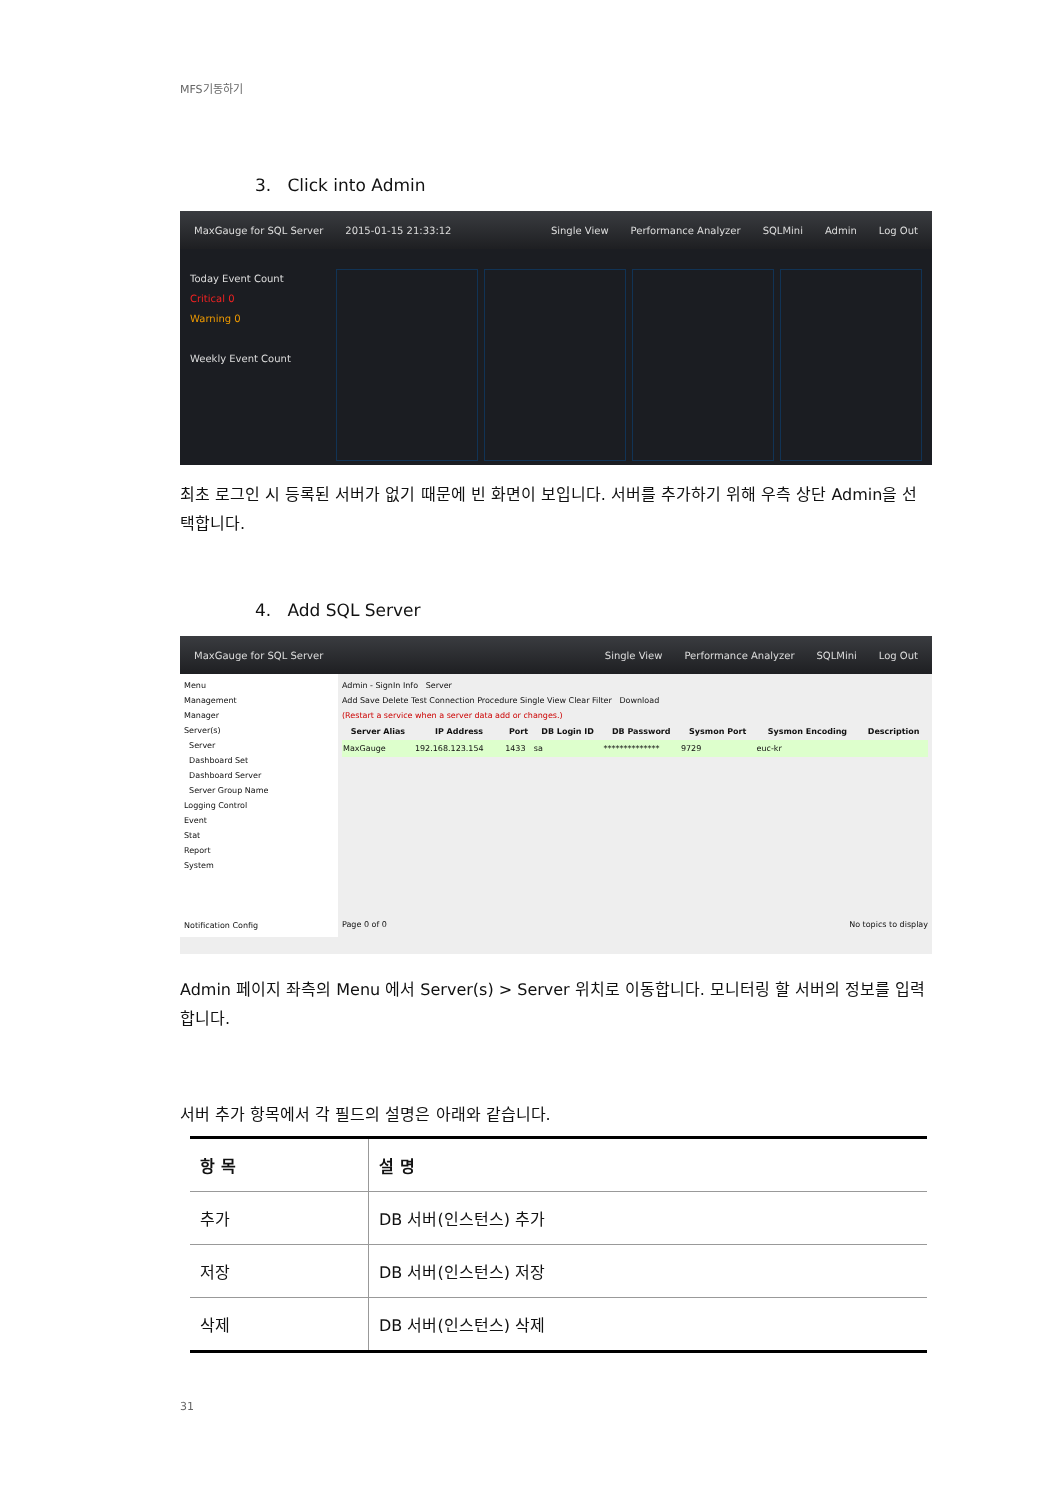MFS기동하기
3. Click into Admin
MaxGauge for SQL Server 2015-01-15 21:33:12 Single View Performance Analyzer SQLMini Admin Log Out
Today Event Count
Critical 0
Warning 0
Weekly Event Count
최초 로그인 시 등록된 서버가 없기 때문에 빈 화면이 보입니다. 서버를 추가하기 위해 우측 상단 Admin을 선택합니다.
4. Add SQL Server
MaxGauge for SQL Server Single View Performance Analyzer SQLMini Log Out
Menu
Management
Manager
Server(s)
Server
Dashboard Set
Dashboard Server
Server Group Name
Logging Control
Event
Stat
Report
System
Notification Config
Admin - SignIn Info Server
Add Save Delete Test Connection Procedure Single View Clear Filter Download
(Restart a service when a server data add or changes.)
| Server Alias | IP Address | Port | DB Login ID | DB Password | Sysmon Port | Sysmon Encoding | Description |
| --- | --- | --- | --- | --- | --- | --- | --- |
| MaxGauge | 192.168.123.154 | 1433 | sa | ************** | 9729 | euc-kr | |
Page 0 of 0 No topics to display
Admin 페이지 좌측의 Menu 에서 Server(s) > Server 위치로 이동합니다. 모니터링 할 서버의 정보를 입력 합니다.
서버 추가 항목에서 각 필드의 설명은 아래와 같습니다.
| 항 목 | 설 명 |
| --- | --- |
| 추가 | DB 서버(인스턴스) 추가 |
| 저장 | DB 서버(인스턴스) 저장 |
| 삭제 | DB 서버(인스턴스) 삭제 |
31